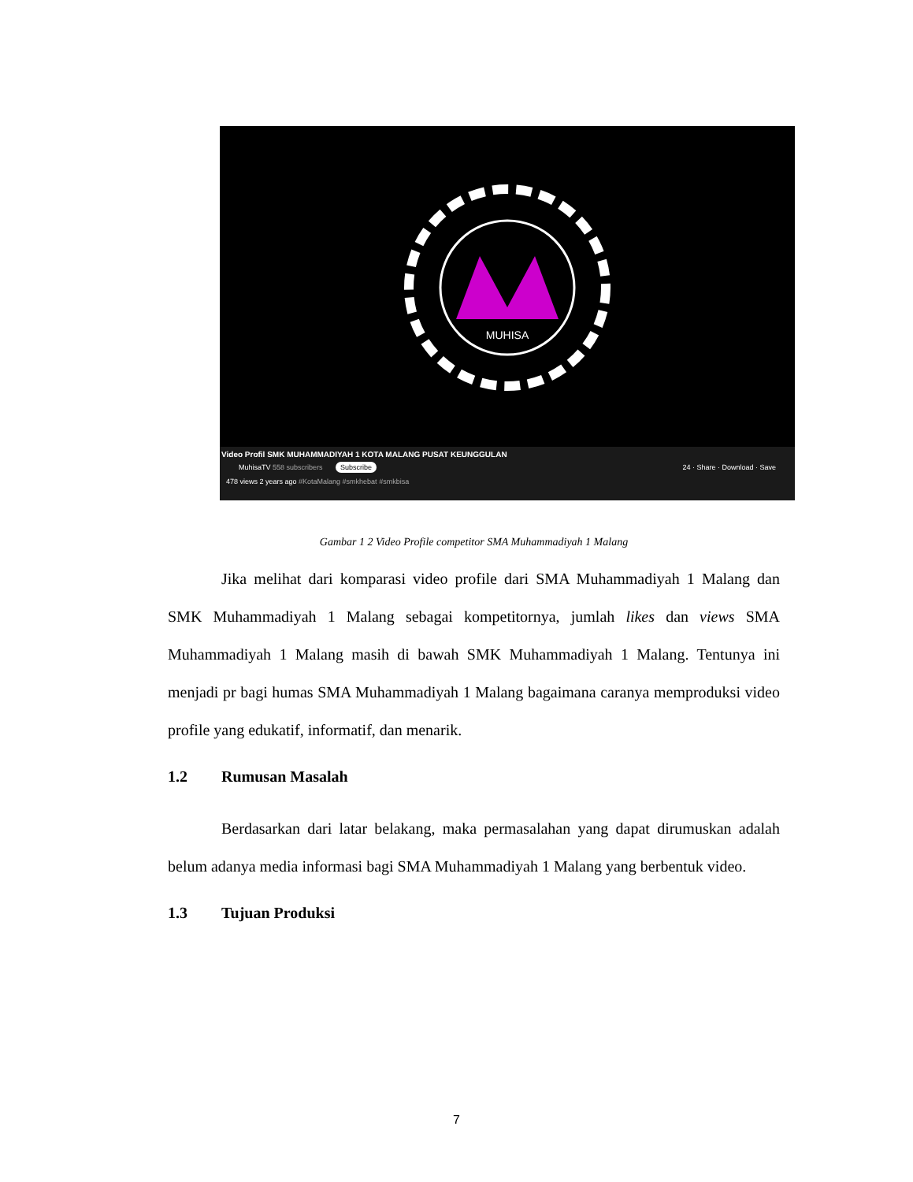MUHISA
Video Profil SMK MUHAMMADIYAH 1 KOTA MALANG PUSAT KEUNGGULAN
MuhisaTV 558 subscribers Subscribe 24 · Share · Download · Save
478 views 2 years ago #KotaMalang #smkhebat #smkbisa
Gambar 1 2 Video Profile competitor SMA Muhammadiyah 1 Malang
Jika melihat dari komparasi video profile dari SMA Muhammadiyah 1 Malang dan SMK Muhammadiyah 1 Malang sebagai kompetitornya, jumlah likes dan views SMA Muhammadiyah 1 Malang masih di bawah SMK Muhammadiyah 1 Malang. Tentunya ini menjadi pr bagi humas SMA Muhammadiyah 1 Malang bagaimana caranya memproduksi video profile yang edukatif, informatif, dan menarik.
1.2 Rumusan Masalah
Berdasarkan dari latar belakang, maka permasalahan yang dapat dirumuskan adalah belum adanya media informasi bagi SMA Muhammadiyah 1 Malang yang berbentuk video.
1.3 Tujuan Produksi
7